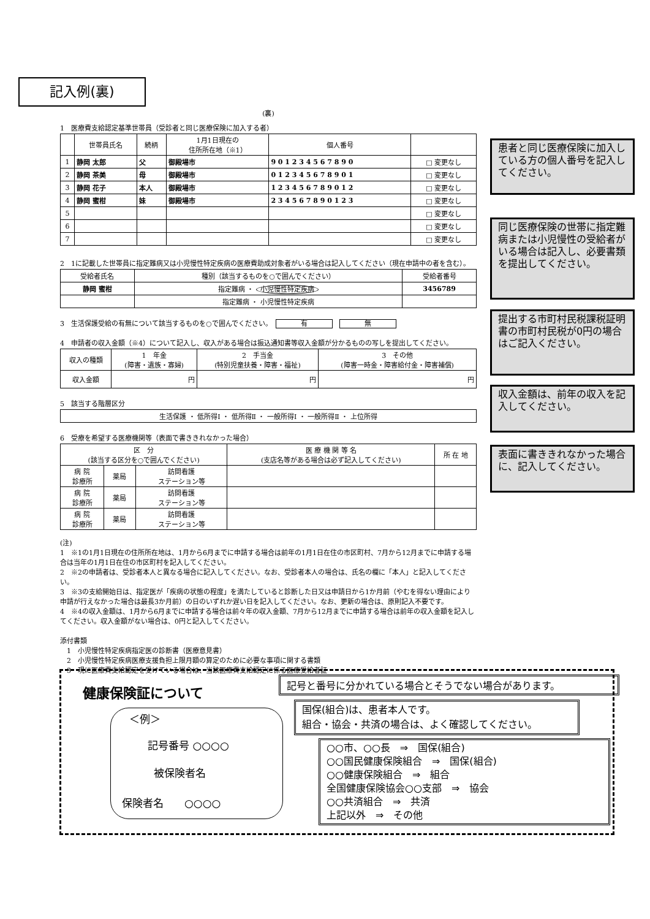記入例(裏)
(裏)
1　医療費支給認定基準世帯員（受診者と同じ医療保険に加入する者）
| | 世帯員氏名 | 続柄 | 1月1日現在の 住所所在地（※1） | 個人番号 | |
| --- | --- | --- | --- | --- | --- |
| 1 | 静岡 太郎 | 父 | 御殿場市 | 9 0 1 2 3 4 5 6 7 8 9 0 | □ 変更なし |
| 2 | 静岡 茶美 | 母 | 御殿場市 | 0 1 2 3 4 5 6 7 8 9 0 1 | □ 変更なし |
| 3 | 静岡 花子 | 本人 | 御殿場市 | 1 2 3 4 5 6 7 8 9 0 1 2 | □ 変更なし |
| 4 | 静岡 蜜柑 | 妹 | 御殿場市 | 2 3 4 5 6 7 8 9 0 1 2 3 | □ 変更なし |
| 5 | | | | | □ 変更なし |
| 6 | | | | | □ 変更なし |
| 7 | | | | | □ 変更なし |
2　1に記載した世帯員に指定難病又は小児慢性特定疾病の医療費助成対象者がいる場合は記入してください（現在申請中の者を含む）。
| 受給者氏名 | 種別（該当するものを○で囲んでください） | 受給者番号 |
| --- | --- | --- |
| 静岡 蜜柑 | 指定難病 ・ 小児慢性特定疾病 | 3456789 |
| | 指定難病 ・ 小児慢性特定疾病 | |
3　生活保護受給の有無について該当するものを○で囲んでください。　有　無
4　申請者の収入金額（※4）について記入し、収入がある場合は振込通知書等収入金額が分かるものの写しを提出してください。
| 収入の種類 | 1 年金 (障害・遺族・寡婦) | 2 手当金 (特別児童扶養・障害・福祉) | 3 その他 (障害一時金・障害給付金・障害補償) |
| 収入金額 | 円 | 円 | 円 |
5　該当する階層区分
| 生活保護 ・ 低所得Ⅰ ・ 低所得Ⅱ ・ 一般所得Ⅰ ・ 一般所得Ⅱ ・ 上位所得 |
6　受療を希望する医療機関等（表面で書ききれなかった場合）
| 区 分 (該当する区分を○で囲んでください) | | | 医 療 機 関 等 名 (支店名等がある場合は必ず記入してください) | 所 在 地 |
| 病 院 診療所 | 薬局 | 訪問看護 ステーション等 | | |
| 病 院 診療所 | 薬局 | 訪問看護 ステーション等 | | |
| 病 院 診療所 | 薬局 | 訪問看護 ステーション等 | | |
(注)
1　※1の1月1日現在の住所所在地は、1月から6月までに申請する場合は前年の1月1日在住の市区町村、7月から12月までに申請する場合は当年の1月1日在住の市区町村を記入してください。
2　※2の申請者は、受診者本人と異なる場合に記入してください。なお、受診者本人の場合は、氏名の欄に「本人」と記入してください。
3　※3の支給開始日は、指定医が「疾病の状態の程度」を満たしていると診断した日又は申請日から1か月前（やむを得ない理由により申請が行えなかった場合は最長3か月前）の日のいずれか遅い日を記入してください。なお、更新の場合は、原則記入不要です。
4　※4の収入金額は、1月から6月までに申請する場合は前々年の収入金額、7月から12月までに申請する場合は前年の収入金額を記入してください。収入金額がない場合は、0円と記入してください。
添付書類
　1　小児慢性特定疾病指定医の診断書（医療意見書）
　2　小児慢性特定疾病医療支援負担上限月額の算定のために必要な事項に関する書類
　3　現に医療費支給認定を受けている場合は、当該医療費支給認定に係る医療受給者証
患者と同じ医療保険に加入している方の個人番号を記入してください。
同じ医療保険の世帯に指定難病または小児慢性の受給者がいる場合は記入し、必要書類を提出してください。
提出する市町村民税課税証明書の市町村民税が0円の場合はご記入ください。
収入金額は、前年の収入を記入してください。
表面に書ききれなかった場合に、記入してください。
健康保険証について
＜例＞
記号番号 ○○○○
被保険者名
保険者名　　○○○○
記号と番号に分かれている場合とそうでない場合があります。
国保(組合)は、患者本人です。
組合・協会・共済の場合は、よく確認してください。
○○市、○○長　⇒　国保(組合)
○○国民健康保険組合　⇒　国保(組合)
○○健康保険組合　⇒　組合
全国健康保険協会○○支部　⇒　協会
○○共済組合　⇒　共済
上記以外　⇒　その他